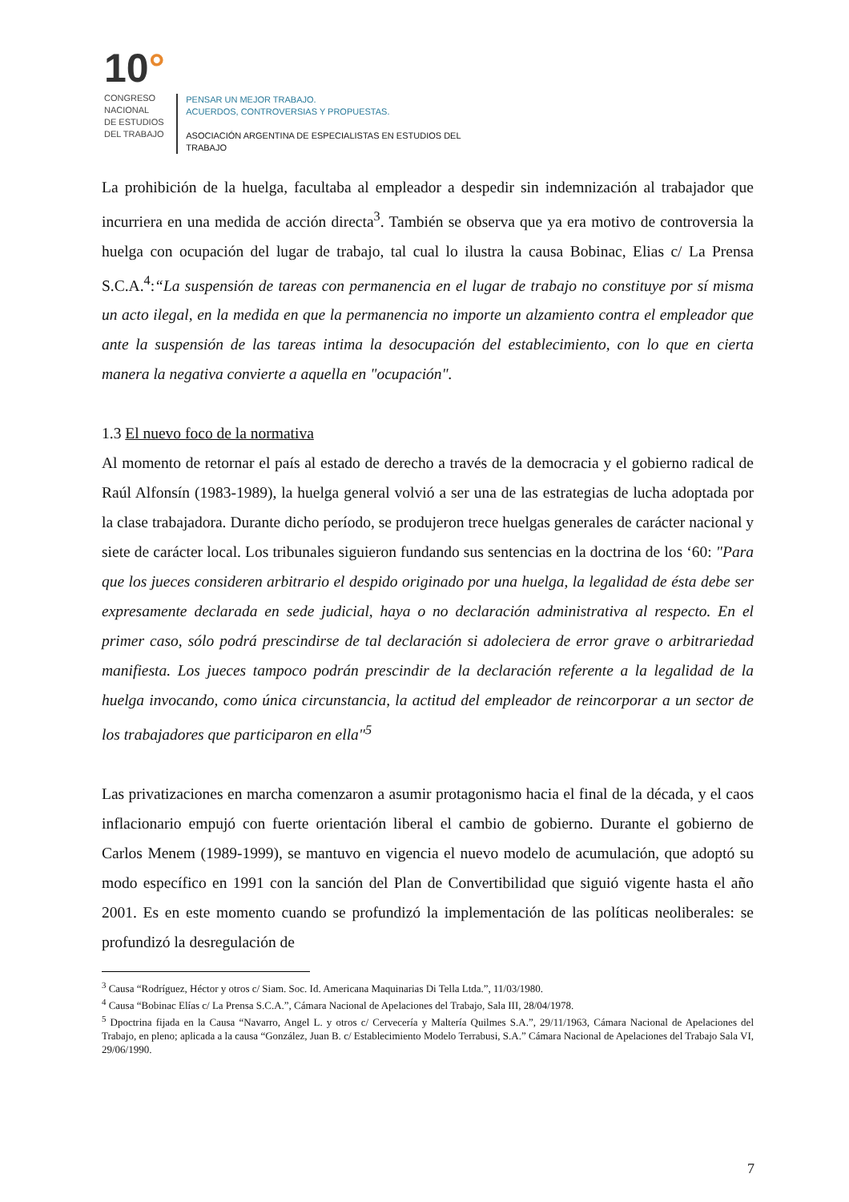10°
CONGRESO
NACIONAL
DE ESTUDIOS
DEL TRABAJO
PENSAR UN MEJOR TRABAJO.
ACUERDOS, CONTROVERSIAS Y PROPUESTAS.
ASOCIACIÓN ARGENTINA DE ESPECIALISTAS EN ESTUDIOS DEL TRABAJO
La prohibición de la huelga, facultaba al empleador a despedir sin indemnización al trabajador que incurriera en una medida de acción directa<sup>3</sup>. También se observa que ya era motivo de controversia la huelga con ocupación del lugar de trabajo, tal cual lo ilustra la causa Bobinac, Elias c/ La Prensa S.C.A.<sup>4</sup>:“La suspensión de tareas con permanencia en el lugar de trabajo no constituye por sí misma un acto ilegal, en la medida en que la permanencia no importe un alzamiento contra el empleador que ante la suspensión de las tareas intima la desocupación del establecimiento, con lo que en cierta manera la negativa convierte a aquella en "ocupación".
1.3 El nuevo foco de la normativa
Al momento de retornar el país al estado de derecho a través de la democracia y el gobierno radical de Raúl Alfonsín (1983-1989), la huelga general volvió a ser una de las estrategias de lucha adoptada por la clase trabajadora. Durante dicho período, se produjeron trece huelgas generales de carácter nacional y siete de carácter local. Los tribunales siguieron fundando sus sentencias en la doctrina de los ‘60: "Para que los jueces consideren arbitrario el despido originado por una huelga, la legalidad de ésta debe ser expresamente declarada en sede judicial, haya o no declaración administrativa al respecto. En el primer caso, sólo podrá prescindirse de tal declaración si adoleciera de error grave o arbitrariedad manifiesta. Los jueces tampoco podrán prescindir de la declaración referente a la legalidad de la huelga invocando, como única circunstancia, la actitud del empleador de reincorporar a un sector de los trabajadores que participaron en ella"<sup>5</sup>
Las privatizaciones en marcha comenzaron a asumir protagonismo hacia el final de la década, y el caos inflacionario empujó con fuerte orientación liberal el cambio de gobierno. Durante el gobierno de Carlos Menem (1989-1999), se mantuvo en vigencia el nuevo modelo de acumulación, que adoptó su modo específico en 1991 con la sanción del Plan de Convertibilidad que siguió vigente hasta el año 2001. Es en este momento cuando se profundizó la implementación de las políticas neoliberales: se profundizó la desregulación de
<sup>3</sup> Causa “Rodríguez, Héctor y otros c/ Siam. Soc. Id. Americana Maquinarias Di Tella Ltda.”, 11/03/1980.
<sup>4</sup> Causa “Bobinac Elías c/ La Prensa S.C.A.”, Cámara Nacional de Apelaciones del Trabajo, Sala III, 28/04/1978.
<sup>5</sup> Dpoctrina fijada en la Causa “Navarro, Angel L. y otros c/ Cervecería y Maltería Quilmes S.A.”, 29/11/1963, Cámara Nacional de Apelaciones del Trabajo, en pleno; aplicada a la causa “González, Juan B. c/ Establecimiento Modelo Terrabusi, S.A.” Cámara Nacional de Apelaciones del Trabajo Sala VI, 29/06/1990.
7